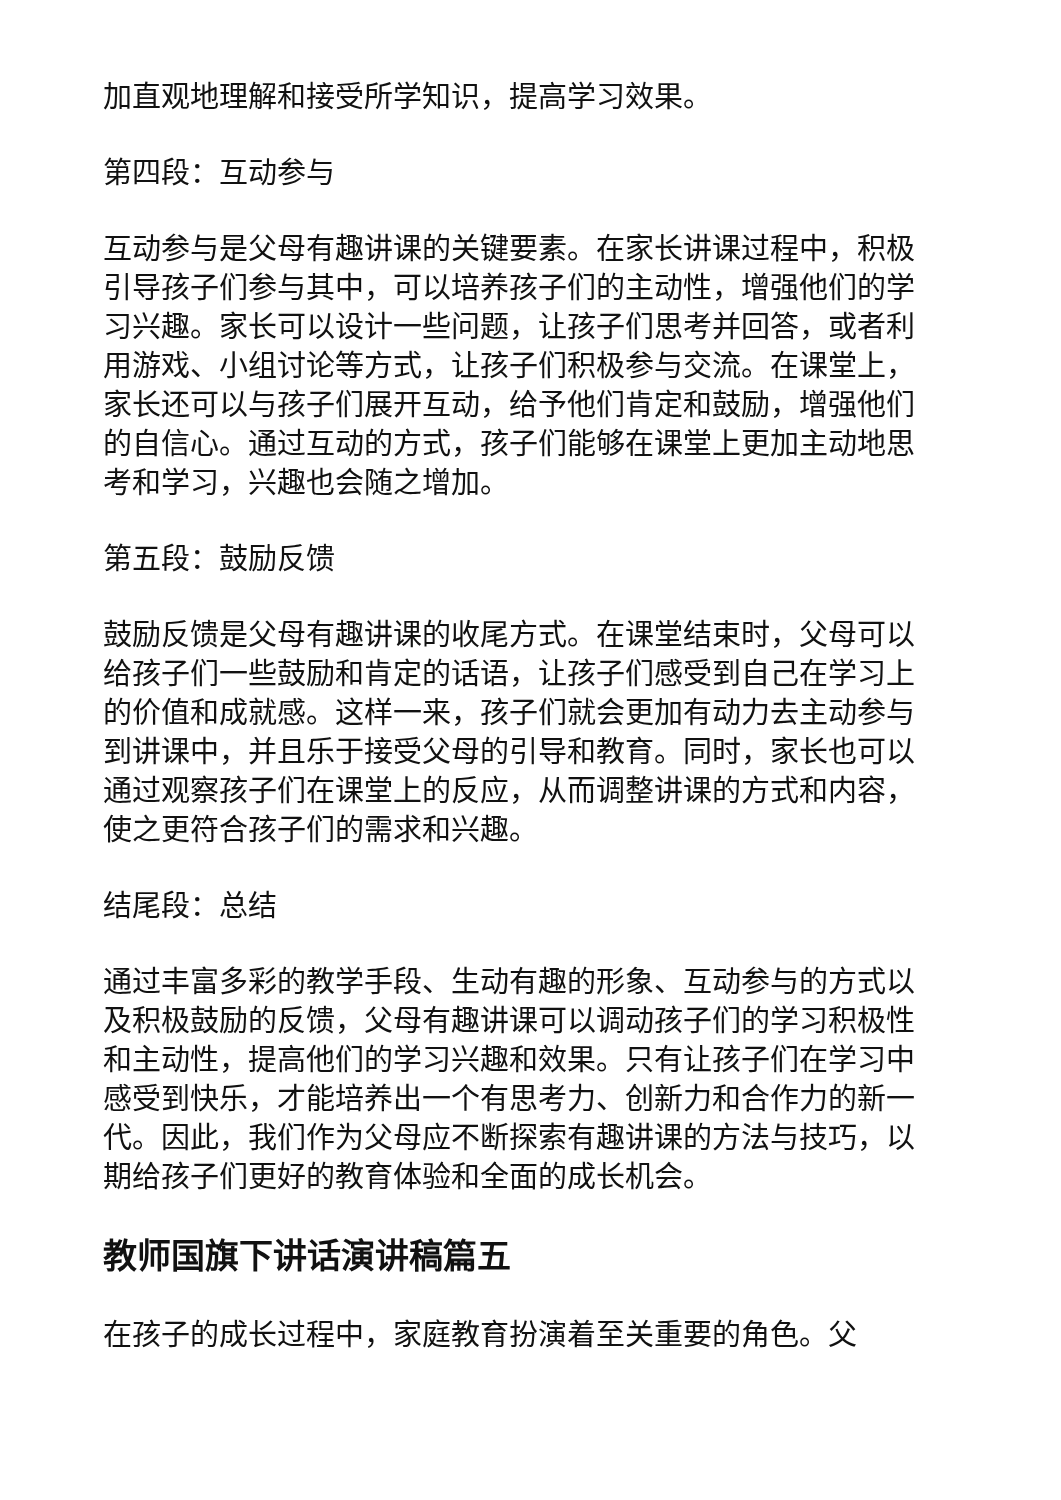加直观地理解和接受所学知识，提高学习效果。
第四段：互动参与
互动参与是父母有趣讲课的关键要素。在家长讲课过程中，积极引导孩子们参与其中，可以培养孩子们的主动性，增强他们的学习兴趣。家长可以设计一些问题，让孩子们思考并回答，或者利用游戏、小组讨论等方式，让孩子们积极参与交流。在课堂上，家长还可以与孩子们展开互动，给予他们肯定和鼓励，增强他们的自信心。通过互动的方式，孩子们能够在课堂上更加主动地思考和学习，兴趣也会随之增加。
第五段：鼓励反馈
鼓励反馈是父母有趣讲课的收尾方式。在课堂结束时，父母可以给孩子们一些鼓励和肯定的话语，让孩子们感受到自己在学习上的价值和成就感。这样一来，孩子们就会更加有动力去主动参与到讲课中，并且乐于接受父母的引导和教育。同时，家长也可以通过观察孩子们在课堂上的反应，从而调整讲课的方式和内容，使之更符合孩子们的需求和兴趣。
结尾段：总结
通过丰富多彩的教学手段、生动有趣的形象、互动参与的方式以及积极鼓励的反馈，父母有趣讲课可以调动孩子们的学习积极性和主动性，提高他们的学习兴趣和效果。只有让孩子们在学习中感受到快乐，才能培养出一个有思考力、创新力和合作力的新一代。因此，我们作为父母应不断探索有趣讲课的方法与技巧，以期给孩子们更好的教育体验和全面的成长机会。
教师国旗下讲话演讲稿篇五
在孩子的成长过程中，家庭教育扮演着至关重要的角色。父